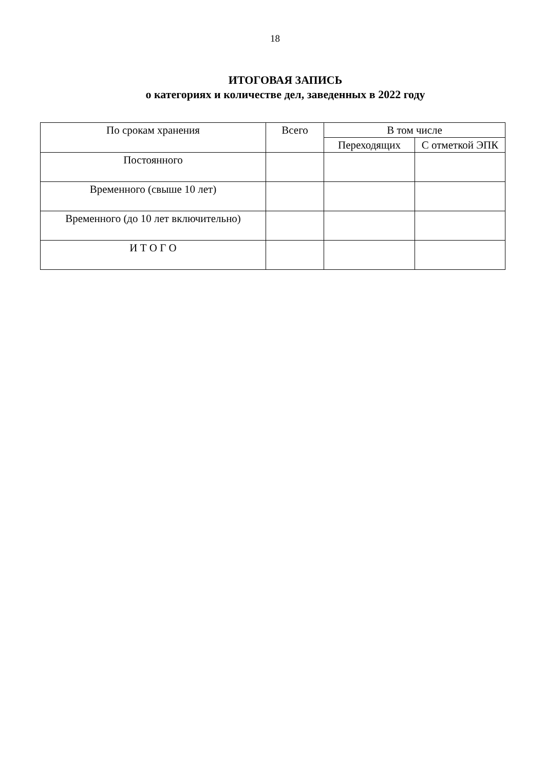18
ИТОГОВАЯ ЗАПИСЬ
о категориях и количестве дел, заведенных в 2022 году
| По срокам хранения | Всего | В том числе | |
| --- | --- | --- | --- |
| | | Переходящих | С отметкой ЭПК |
| Постоянного | | | |
| Временного (свыше 10 лет) | | | |
| Временного (до 10 лет включительно) | | | |
| И Т О Г О | | | |